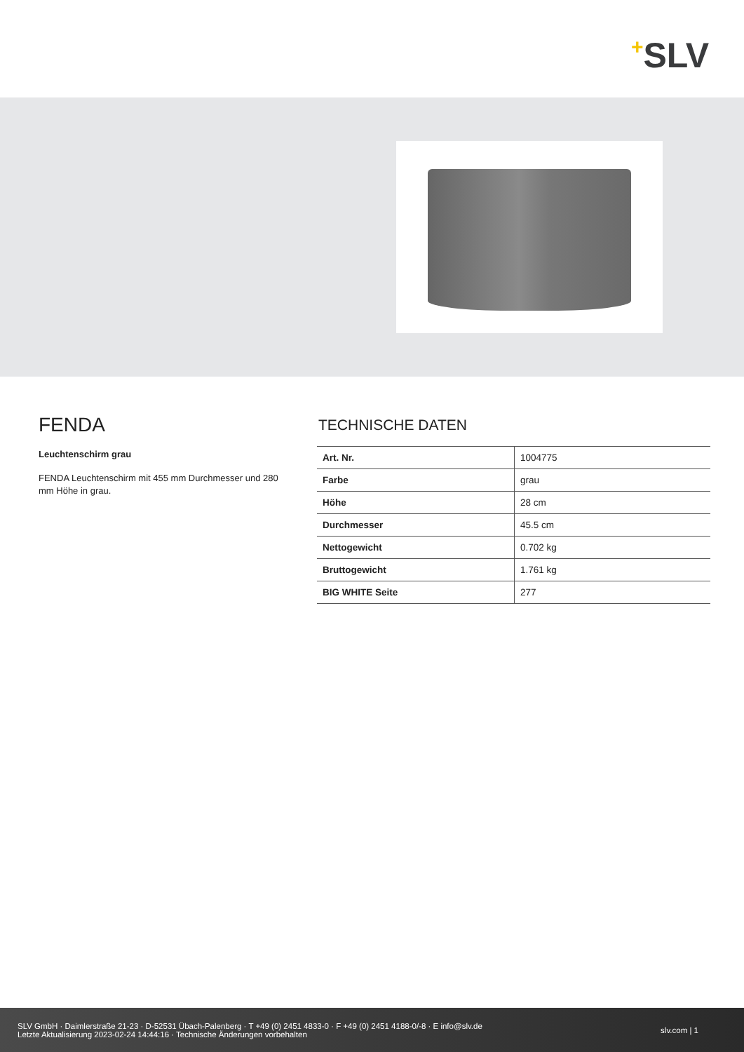+SLV
FENDA
Leuchtenschirm grau
FENDA Leuchtenschirm mit 455 mm Durchmesser und 280 mm Höhe in grau.
TECHNISCHE DATEN
| Art. Nr. | 1004775 |
| Farbe | grau |
| Höhe | 28 cm |
| Durchmesser | 45.5 cm |
| Nettogewicht | 0.702 kg |
| Bruttogewicht | 1.761 kg |
| BIG WHITE Seite | 277 |
SLV GmbH · Daimlerstraße 21-23 · D-52531 Übach-Palenberg · T +49 (0) 2451 4833-0 · F +49 (0) 2451 4188-0/-8 · E info@slv.de
Letzte Aktualisierung 2023-02-24 14:44:16 · Technische Änderungen vorbehalten
slv.com | 1